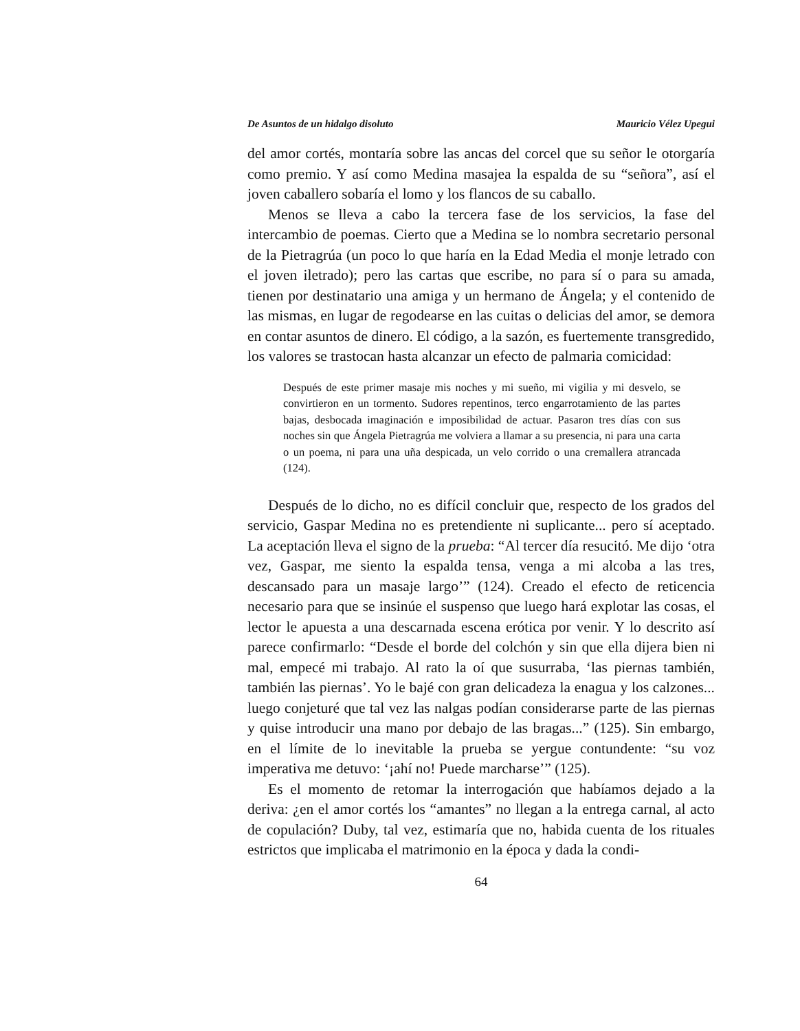De Asuntos de un hidalgo disoluto Mauricio Vélez Upegui
del amor cortés, montaría sobre las ancas del corcel que su señor le otorgaría como premio. Y así como Medina masajea la espalda de su “señora”, así el joven caballero sobaría el lomo y los flancos de su caballo.
Menos se lleva a cabo la tercera fase de los servicios, la fase del intercambio de poemas. Cierto que a Medina se lo nombra secretario personal de la Pietragrúa (un poco lo que haría en la Edad Media el monje letrado con el joven iletrado); pero las cartas que escribe, no para sí o para su amada, tienen por destinatario una amiga y un hermano de Ángela; y el contenido de las mismas, en lugar de regodearse en las cuitas o delicias del amor, se demora en contar asuntos de dinero. El código, a la sazón, es fuertemente transgredido, los valores se trastocan hasta alcanzar un efecto de palmaria comicidad:
Después de este primer masaje mis noches y mi sueño, mi vigilia y mi desvelo, se convirtieron en un tormento. Sudores repentinos, terco engarrotamiento de las partes bajas, desbocada imaginación e imposibilidad de actuar. Pasaron tres días con sus noches sin que Ángela Pietragrúa me volviera a llamar a su presencia, ni para una carta o un poema, ni para una uña despicada, un velo corrido o una cremallera atrancada (124).
Después de lo dicho, no es difícil concluir que, respecto de los grados del servicio, Gaspar Medina no es pretendiente ni suplicante... pero sí aceptado. La aceptación lleva el signo de la prueba: “Al tercer día resucitó. Me dijo ‘otra vez, Gaspar, me siento la espalda tensa, venga a mi alcoba a las tres, descansado para un masaje largo’” (124). Creado el efecto de reticencia necesario para que se insinúe el suspenso que luego hará explotar las cosas, el lector le apuesta a una descarnada escena erótica por venir. Y lo descrito así parece confirmarlo: “Desde el borde del colchón y sin que ella dijera bien ni mal, empecé mi trabajo. Al rato la oí que susurraba, ‘las piernas también, también las piernas’. Yo le bajé con gran delicadeza la enagua y los calzones... luego conjeturé que tal vez las nalgas podían considerarse parte de las piernas y quise introducir una mano por debajo de las bragas...” (125). Sin embargo, en el límite de lo inevitable la prueba se yergue contundente: “su voz imperativa me detuvo: ‘¡ahí no! Puede marcharse’” (125).
Es el momento de retomar la interrogación que habíamos dejado a la deriva: ¿en el amor cortés los “amantes” no llegan a la entrega carnal, al acto de copulación? Duby, tal vez, estimaría que no, habida cuenta de los rituales estrictos que implicaba el matrimonio en la época y dada la condi-
64